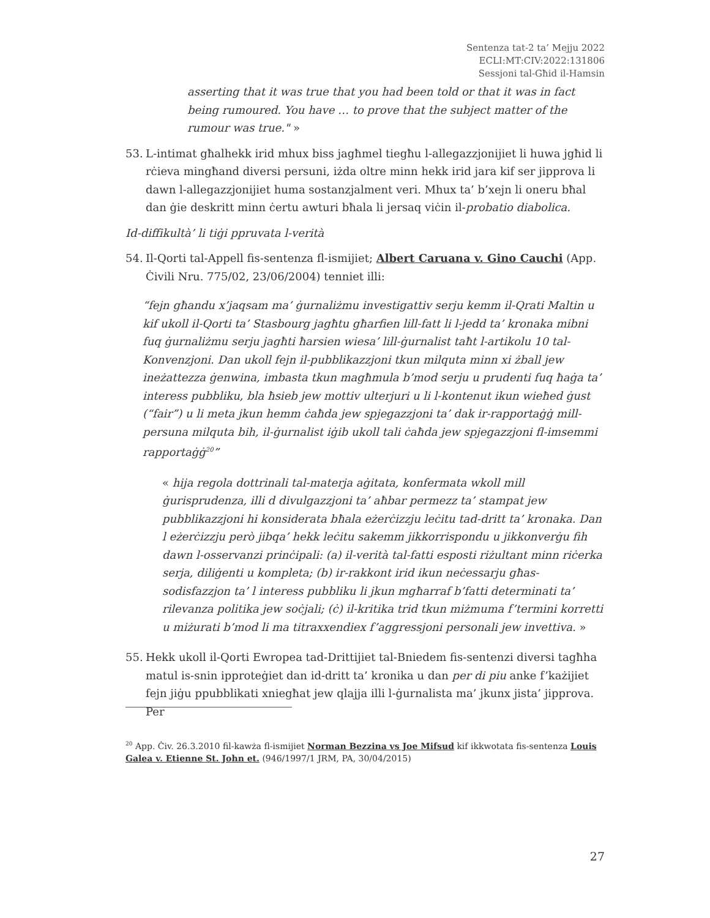Sentenza tat-2 ta’ Mejju 2022
ECLI:MT:CIV:2022:131806
Sessjoni tal-Għid il-Hamsin
asserting that it was true that you had been told or that it was in fact being rumoured. You have … to prove that the subject matter of the rumour was true." »
53. L-intimat għalhekk irid mhux biss jagħmel tiegħu l-allegazzjonijiet li huwa jgħid li rċieva mingħand diversi persuni, iżda oltre minn hekk irid jara kif ser jipprova li dawn l-allegazzjonijiet huma sostanzjalment veri. Mhux ta’ b’xejn li oneru bħal dan ġie deskritt minn ċertu awturi bħala li jersaq viċin il-probatio diabolica.
Id-diffikultà’ li tiġi ppruvata l-verità
54. Il-Qorti tal-Appell fis-sentenza fl-ismijiet; Albert Caruana v. Gino Cauchi (App. Ċivili Nru. 775/02, 23/06/2004) tenniet illi:
“fejn għandu x’jaqsam ma’ ġurnaliżmu investigattiv serju kemm il-Qrati Maltin u kif ukoll il-Qorti ta’ Stasbourg jagħtu għarfien lill-fatt li l-jedd ta’ kronaka mibni fuq ġurnaliżmu serju jagħti ħarsien wiesa’ lill-ġurnalist taħt l-artikolu 10 tal-Konvenzjoni. Dan ukoll fejn il-pubblikazzjoni tkun milquta minn xi żball jew ineżattezza ġenwina, imbasta tkun magħmula b’mod serju u prudenti fuq ħaġa ta’ interess pubbliku, bla ħsieb jew mottiv ulterjuri u li l-kontenut ikun wieħed ġust (“fair”) u li meta jkun hemm ċaħda jew spjegazzjoni ta’ dak ir-rapportaġġ mill-persuna milquta bih, il-ġurnalist iġib ukoll tali ċaħda jew spjegazzjoni fl-imsemmi rapportaġġ<sup>20</sup>”
« hija regola dottrinali tal-materja aġitata, konfermata wkoll mill ġurisprudenza, illi d divulgazzjoni ta’ aħbar permezz ta’ stampat jew pubblikazzjoni hi konsiderata bħala eżerċizzju leċitu tad-dritt ta’ kronaka. Dan l eżerċizzju però jibqa’ hekk leċitu sakemm jikkorrispondu u jikkonverġu fih dawn l-osservanzi prinċipali: (a) il-verità tal-fatti esposti riżultant minn riċerka serja, diliġenti u kompleta; (b) ir-rakkont irid ikun neċessarju għas-sodisfazzjon ta’ l interess pubbliku li jkun mgħarraf b’fatti determinati ta’ rilevanza politika jew soċjali; (ċ) il-kritika trid tkun miżmuma f’termini korretti u miżurati b’mod li ma titraxxendiex f’aggressjoni personali jew invettiva. »
55. Hekk ukoll il-Qorti Ewropea tad-Drittijiet tal-Bniedem fis-sentenzi diversi tagħha matul is-snin ipproteġiet dan id-dritt ta’ kronika u dan per di piu anke f’każijiet fejn jiġu ppubblikati xniegħat jew qlajja illi l-ġurnalista ma’ jkunx jista’ jipprova. Per
<sup>20</sup> App. Ċiv. 26.3.2010 fil-kawża fl-ismijiet Norman Bezzina vs Joe Mifsud kif ikkwotata fis-sentenza Louis Galea v. Etienne St. John et. (946/1997/1 JRM, PA, 30/04/2015)
27